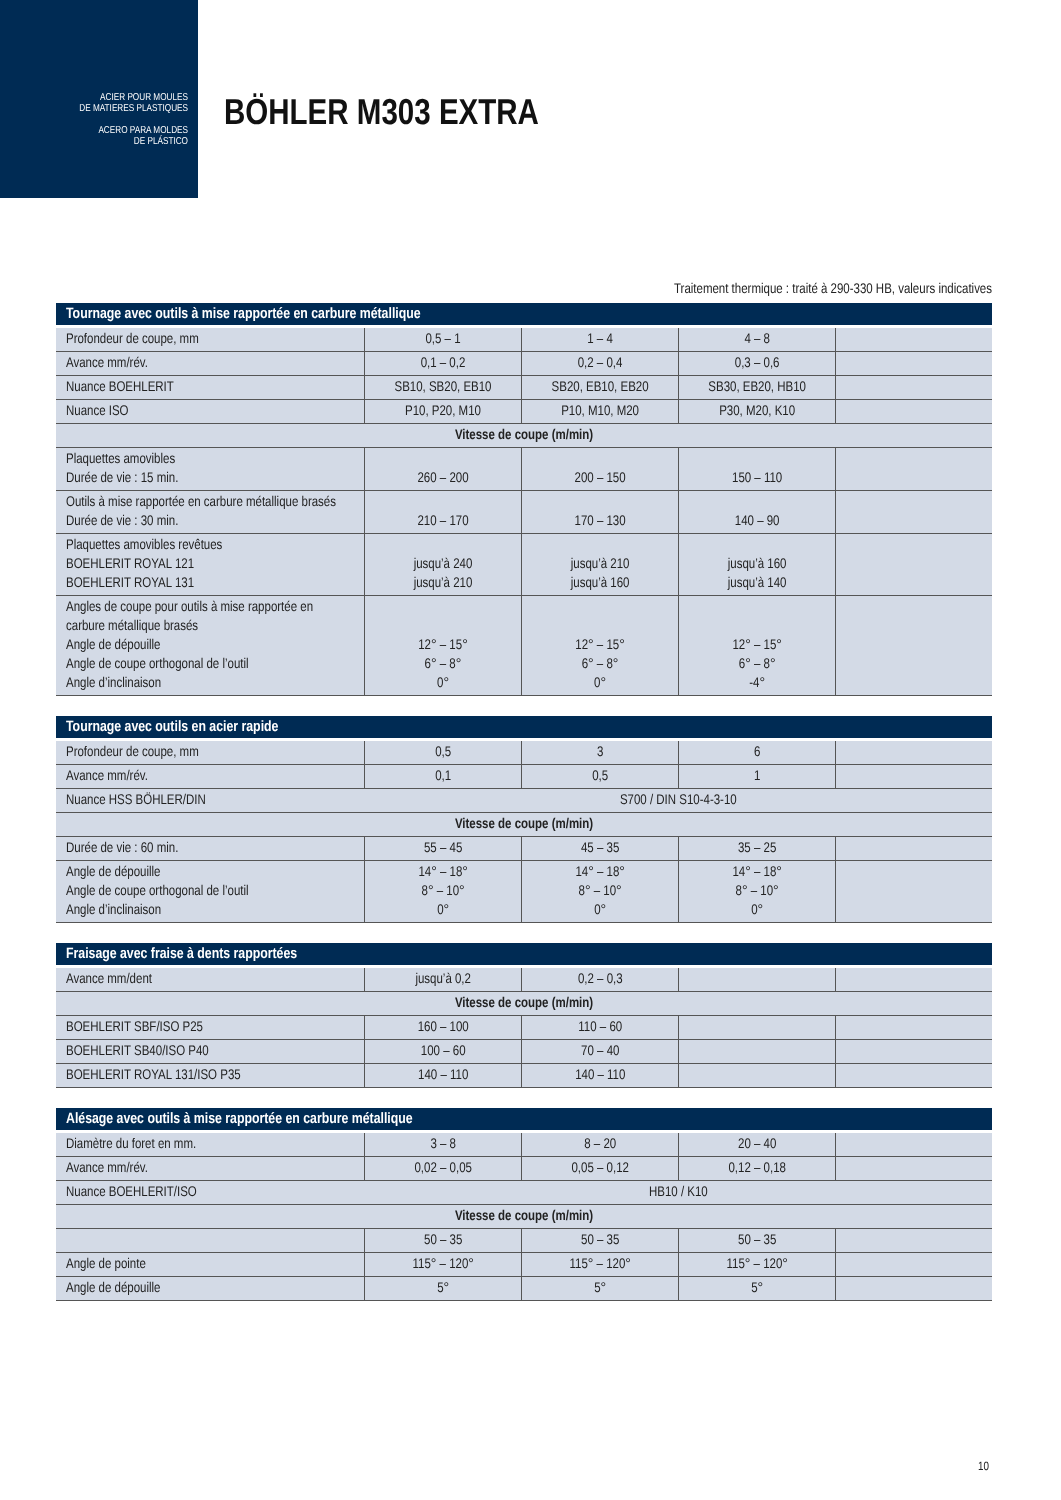ACIER POUR MOULES
DE MATIERES PLASTIQUES
ACERO PARA MOLDES
DE PLÁSTICO
BÖHLER M303 EXTRA
Traitement thermique : traité à 290-330 HB, valeurs indicatives
| Tournage avec outils à mise rapportée en carbure métallique | | | | |
| --- | --- | --- | --- | --- |
| Profondeur de coupe, mm | 0,5 – 1 | 1 – 4 | 4 – 8 | |
| Avance mm/rév. | 0,1 – 0,2 | 0,2 – 0,4 | 0,3 – 0,6 | |
| Nuance BOEHLERIT | SB10, SB20, EB10 | SB20, EB10, EB20 | SB30, EB20, HB10 | |
| Nuance ISO | P10, P20, M10 | P10, M10, M20 | P30, M20, K10 | |
| Vitesse de coupe (m/min) | | | | |
| Plaquettes amovibles Durée de vie : 15 min. | 260 – 200 | 200 – 150 | 150 – 110 | |
| Outils à mise rapportée en carbure métallique brasés Durée de vie : 30 min. | 210 – 170 | 170 – 130 | 140 – 90 | |
| Plaquettes amovibles revêtues BOEHLERIT ROYAL 121 BOEHLERIT ROYAL 131 | jusqu’à 240 jusqu’à 210 | jusqu’à 210 jusqu’à 160 | jusqu’à 160 jusqu’à 140 | |
| Angles de coupe pour outils à mise rapportée en carbure métallique brasés Angle de dépouille Angle de coupe orthogonal de l’outil Angle d’inclinaison | 12° – 15° 6° – 8° 0° | 12° – 15° 6° – 8° 0° | 12° – 15° 6° – 8° -4° | |
| Tournage avec outils en acier rapide | | | | |
| --- | --- | --- | --- | --- |
| Profondeur de coupe, mm | 0,5 | 3 | 6 | |
| Avance mm/rév. | 0,1 | 0,5 | 1 | |
| Nuance HSS BÖHLER/DIN | S700 / DIN S10-4-3-10 | | | |
| Vitesse de coupe (m/min) | | | | |
| Durée de vie : 60 min. | 55 – 45 | 45 – 35 | 35 – 25 | |
| Angle de dépouille Angle de coupe orthogonal de l’outil Angle d’inclinaison | 14° – 18° 8° – 10° 0° | 14° – 18° 8° – 10° 0° | 14° – 18° 8° – 10° 0° | |
| Fraisage avec fraise à dents rapportées | | | | |
| --- | --- | --- | --- | --- |
| Avance mm/dent | jusqu’à 0,2 | 0,2 – 0,3 | | |
| Vitesse de coupe (m/min) | | | | |
| BOEHLERIT SBF/ISO P25 | 160 – 100 | 110 – 60 | | |
| BOEHLERIT SB40/ISO P40 | 100 – 60 | 70 – 40 | | |
| BOEHLERIT ROYAL 131/ISO P35 | 140 – 110 | 140 – 110 | | |
| Alésage avec outils à mise rapportée en carbure métallique | | | | |
| --- | --- | --- | --- | --- |
| Diamètre du foret en mm. | 3 – 8 | 8 – 20 | 20 – 40 | |
| Avance mm/rév. | 0,02 – 0,05 | 0,05 – 0,12 | 0,12 – 0,18 | |
| Nuance BOEHLERIT/ISO | HB10 / K10 | | | |
| Vitesse de coupe (m/min) | | | | |
| | 50 – 35 | 50 – 35 | 50 – 35 | |
| Angle de pointe | 115° – 120° | 115° – 120° | 115° – 120° | |
| Angle de dépouille | 5° | 5° | 5° | |
10